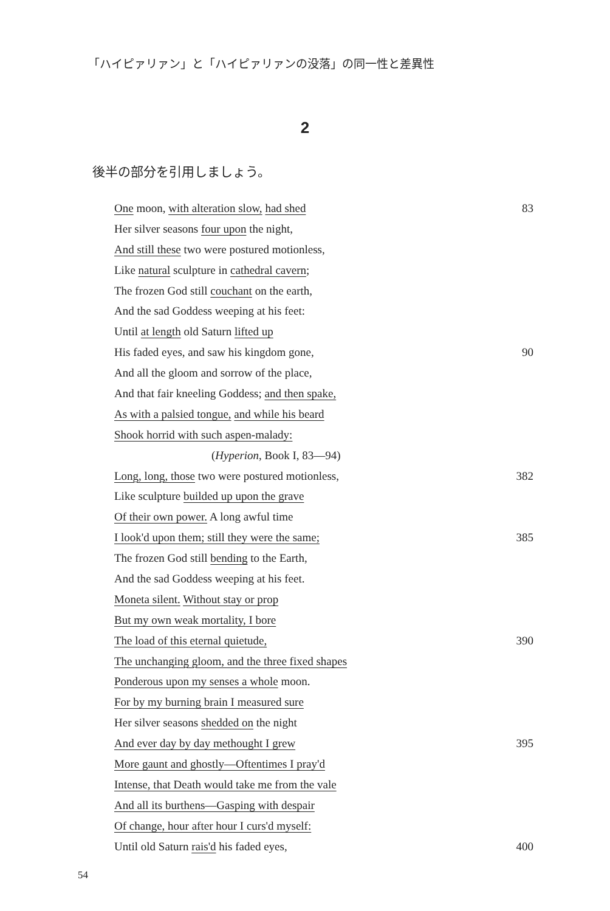「ハイピァリァン」と「ハイピァリァンの没落」の同一性と差異性
2
後半の部分を引用しましょう。
One moon, with alteration slow, had shed 83
Her silver seasons four upon the night,
And still these two were postured motionless,
Like natural sculpture in cathedral cavern;
The frozen God still couchant on the earth,
And the sad Goddess weeping at his feet:
Until at length old Saturn lifted up
His faded eyes, and saw his kingdom gone, 90
And all the gloom and sorrow of the place,
And that fair kneeling Goddess; and then spake,
As with a palsied tongue, and while his beard
Shook horrid with such aspen-malady:
(Hyperion, Book I, 83—94)
Long, long, those two were postured motionless, 382
Like sculpture builded up upon the grave
Of their own power. A long awful time
I look'd upon them; still they were the same; 385
The frozen God still bending to the Earth,
And the sad Goddess weeping at his feet.
Moneta silent. Without stay or prop
But my own weak mortality, I bore
The load of this eternal quietude, 390
The unchanging gloom, and the three fixed shapes
Ponderous upon my senses a whole moon.
For by my burning brain I measured sure
Her silver seasons shedded on the night
And ever day by day methought I grew 395
More gaunt and ghostly—Oftentimes I pray'd
Intense, that Death would take me from the vale
And all its burthens—Gasping with despair
Of change, hour after hour I curs'd myself:
Until old Saturn rais'd his faded eyes, 400
54